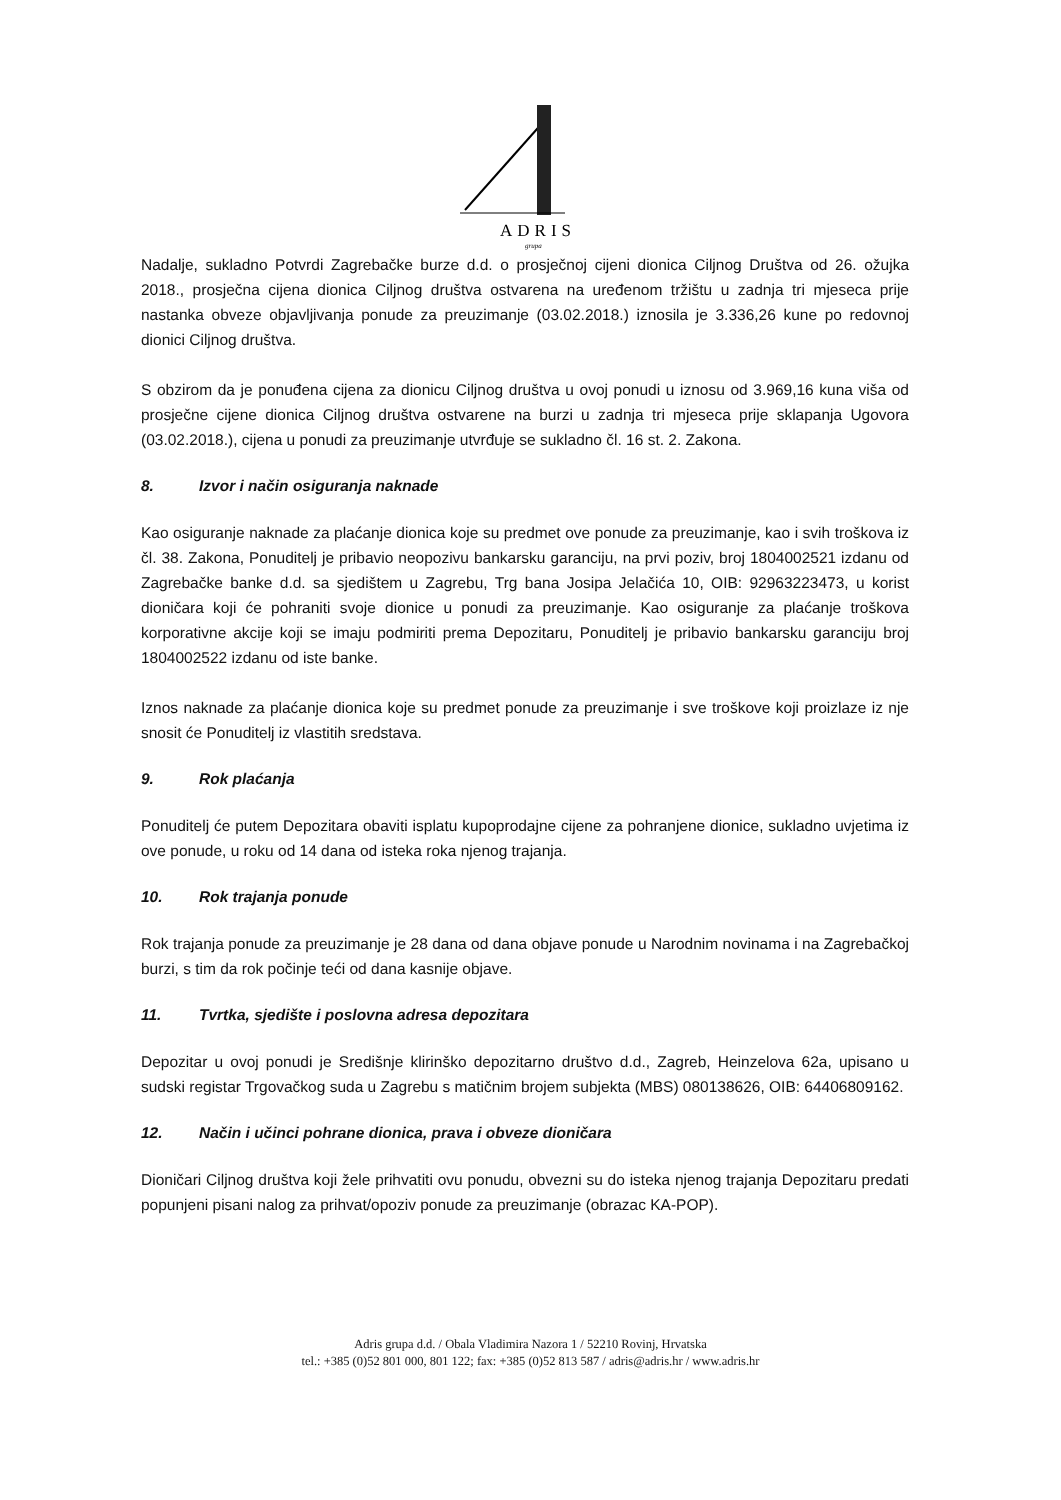ADRIS
grupa
Nadalje, sukladno Potvrdi Zagrebačke burze d.d. o prosječnoj cijeni dionica Ciljnog Društva od 26. ožujka 2018., prosječna cijena dionica Ciljnog društva ostvarena na uređenom tržištu u zadnja tri mjeseca prije nastanka obveze objavljivanja ponude za preuzimanje (03.02.2018.) iznosila je 3.336,26 kune po redovnoj dionici Ciljnog društva.
S obzirom da je ponuđena cijena za dionicu Ciljnog društva u ovoj ponudi u iznosu od 3.969,16 kuna viša od prosječne cijene dionica Ciljnog društva ostvarene na burzi u zadnja tri mjeseca prije sklapanja Ugovora (03.02.2018.), cijena u ponudi za preuzimanje utvrđuje se sukladno čl. 16 st. 2. Zakona.
8. Izvor i način osiguranja naknade
Kao osiguranje naknade za plaćanje dionica koje su predmet ove ponude za preuzimanje, kao i svih troškova iz čl. 38. Zakona, Ponuditelj je pribavio neopozivu bankarsku garanciju, na prvi poziv, broj 1804002521 izdanu od Zagrebačke banke d.d. sa sjedištem u Zagrebu, Trg bana Josipa Jelačića 10, OIB: 92963223473, u korist dioničara koji će pohraniti svoje dionice u ponudi za preuzimanje. Kao osiguranje za plaćanje troškova korporativne akcije koji se imaju podmiriti prema Depozitaru, Ponuditelj je pribavio bankarsku garanciju broj 1804002522 izdanu od iste banke.
Iznos naknade za plaćanje dionica koje su predmet ponude za preuzimanje i sve troškove koji proizlaze iz nje snosit će Ponuditelj iz vlastitih sredstava.
9. Rok plaćanja
Ponuditelj će putem Depozitara obaviti isplatu kupoprodajne cijene za pohranjene dionice, sukladno uvjetima iz ove ponude, u roku od 14 dana od isteka roka njenog trajanja.
10. Rok trajanja ponude
Rok trajanja ponude za preuzimanje je 28 dana od dana objave ponude u Narodnim novinama i na Zagrebačkoj burzi, s tim da rok počinje teći od dana kasnije objave.
11. Tvrtka, sjedište i poslovna adresa depozitara
Depozitar u ovoj ponudi je Središnje klirinško depozitarno društvo d.d., Zagreb, Heinzelova 62a, upisano u sudski registar Trgovačkog suda u Zagrebu s matičnim brojem subjekta (MBS) 080138626, OIB: 64406809162.
12. Način i učinci pohrane dionica, prava i obveze dioničara
Dioničari Ciljnog društva koji žele prihvatiti ovu ponudu, obvezni su do isteka njenog trajanja Depozitaru predati popunjeni pisani nalog za prihvat/opoziv ponude za preuzimanje (obrazac KA-POP).
Adris grupa d.d. / Obala Vladimira Nazora 1 / 52210 Rovinj, Hrvatska
tel.: +385 (0)52 801 000, 801 122; fax: +385 (0)52 813 587 / adris@adris.hr / www.adris.hr